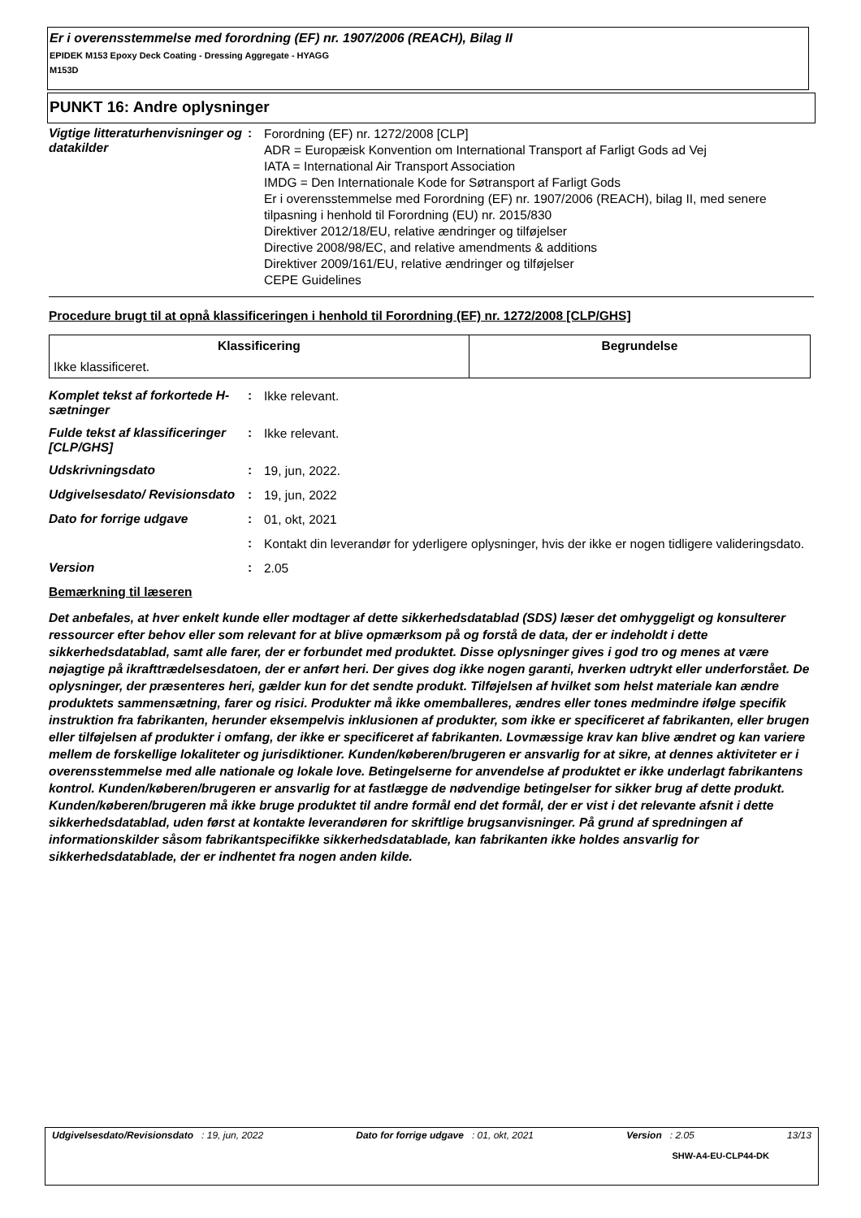Er i overensstemmelse med forordning (EF) nr. 1907/2006 (REACH), Bilag II
EPIDEK M153 Epoxy Deck Coating - Dressing Aggregate - HYAGG
M153D
PUNKT 16: Andre oplysninger
Vigtige litteraturhenvisninger og datakilder
:
Forordning (EF) nr. 1272/2008 [CLP]
ADR = Europæisk Konvention om International Transport af Farligt Gods ad Vej
IATA = International Air Transport Association
IMDG = Den Internationale Kode for Søtransport af Farligt Gods
Er i overensstemmelse med Forordning (EF) nr. 1907/2006 (REACH), bilag II, med senere tilpasning i henhold til Forordning (EU) nr. 2015/830
Direktiver 2012/18/EU, relative ændringer og tilføjelser
Directive 2008/98/EC, and relative amendments & additions
Direktiver 2009/161/EU, relative ændringer og tilføjelser
CEPE Guidelines
Procedure brugt til at opnå klassificeringen i henhold til Forordning (EF) nr. 1272/2008 [CLP/GHS]
| Klassificering | Begrundelse |
| --- | --- |
| Ikke klassificeret. | |
Komplet tekst af forkortede H-sætninger
:
Ikke relevant.
Fulde tekst af klassificeringer [CLP/GHS]
:
Ikke relevant.
Udskrivningsdato :
19, jun, 2022.
Udgivelsesdato/ Revisionsdato
:
19, jun, 2022
Dato for forrige udgave :
01, okt, 2021
:
Kontakt din leverandør for yderligere oplysninger, hvis der ikke er nogen tidligere valideringsdato.
Version :
2.05
Bemærkning til læseren
Det anbefales, at hver enkelt kunde eller modtager af dette sikkerhedsdatablad (SDS) læser det omhyggeligt og konsulterer ressourcer efter behov eller som relevant for at blive opmærksom på og forstå de data, der er indeholdt i dette sikkerhedsdatablad, samt alle farer, der er forbundet med produktet. Disse oplysninger gives i god tro og menes at være nøjagtige på ikrafttrædelsesdatoen, der er anført heri. Der gives dog ikke nogen garanti, hverken udtrykt eller underforstået. De oplysninger, der præsenteres heri, gælder kun for det sendte produkt. Tilføjelsen af hvilket som helst materiale kan ændre produktets sammensætning, farer og risici. Produkter må ikke omemballeres, ændres eller tones medmindre ifølge specifik instruktion fra fabrikanten, herunder eksempelvis inklusionen af produkter, som ikke er specificeret af fabrikanten, eller brugen eller tilføjelsen af produkter i omfang, der ikke er specificeret af fabrikanten. Lovmæssige krav kan blive ændret og kan variere mellem de forskellige lokaliteter og jurisdiktioner. Kunden/køberen/brugeren er ansvarlig for at sikre, at dennes aktiviteter er i overensstemmelse med alle nationale og lokale love. Betingelserne for anvendelse af produktet er ikke underlagt fabrikantens kontrol. Kunden/køberen/brugeren er ansvarlig for at fastlægge de nødvendige betingelser for sikker brug af dette produkt. Kunden/køberen/brugeren må ikke bruge produktet til andre formål end det formål, der er vist i det relevante afsnit i dette sikkerhedsdatablad, uden først at kontakte leverandøren for skriftlige brugsanvisninger. På grund af spredningen af informationskilder såsom fabrikantspecifikke sikkerhedsdatablade, kan fabrikanten ikke holdes ansvarlig for sikkerhedsdatablade, der er indhentet fra nogen anden kilde.
Udgivelsesdato/Revisionsdato : 19, jun, 2022 Dato for forrige udgave : 01, okt, 2021 Version : 2.05 13/13
SHW-A4-EU-CLP44-DK